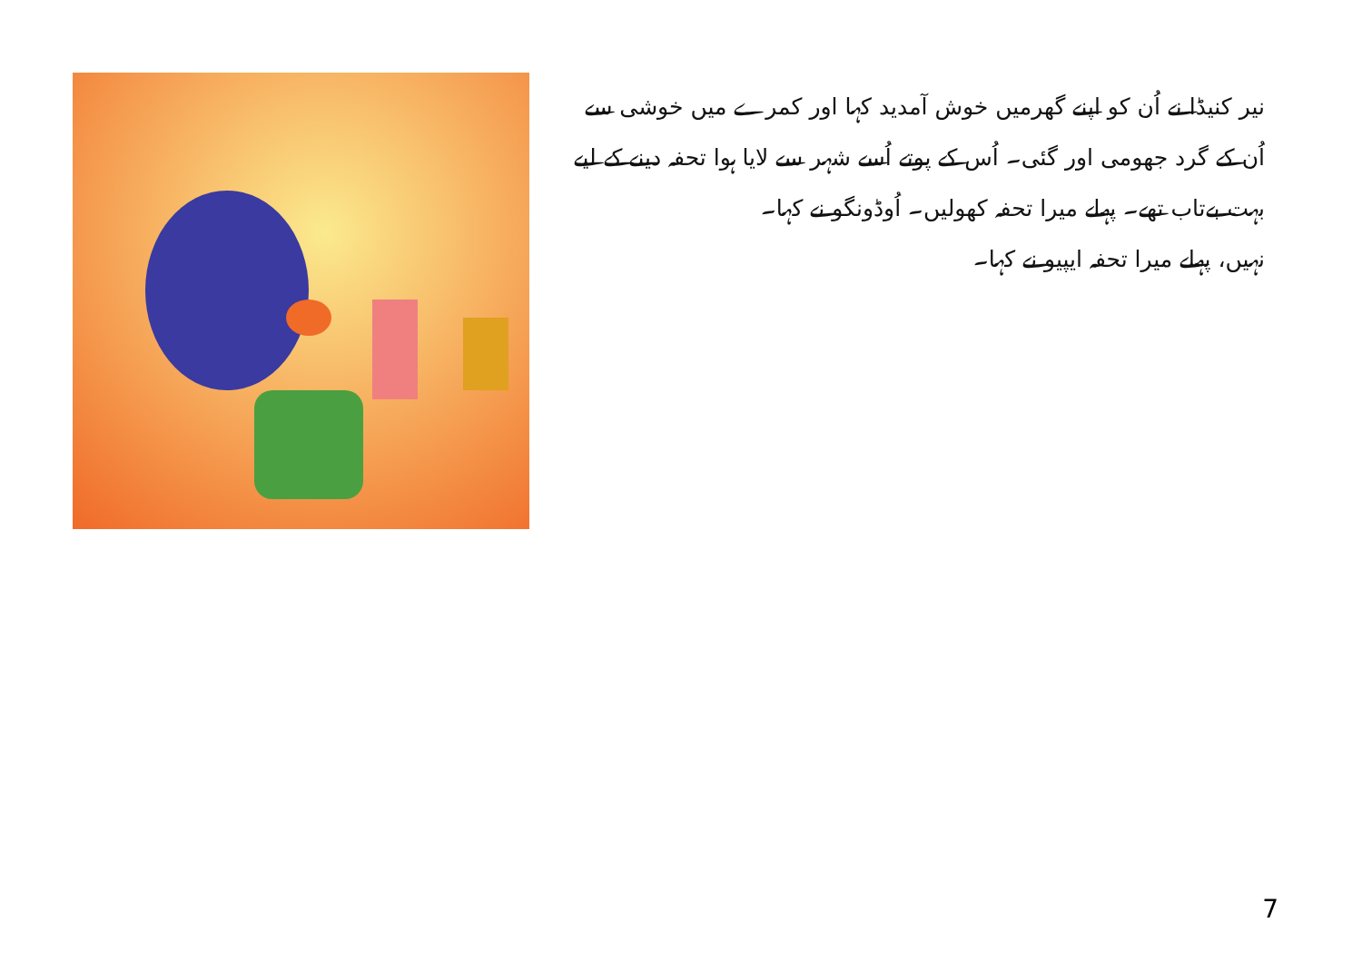نیر کنیڈا نے اُن کو اپنے گھرمیں خوش آمدید کہا اور کمرے میں خوشی سے اُن کے گرد جھومی اور گئی۔ اُس کے پوتے اُسے شہر سے لایا ہوا تحفہ دینے کے لیے بہت بےتاب تھے۔ پہلے میرا تحفہ کھولیں۔ اُوڈونگو نے کہا۔
نہیں، پہلے میرا تحفہ ایپیو نے کہا۔
7